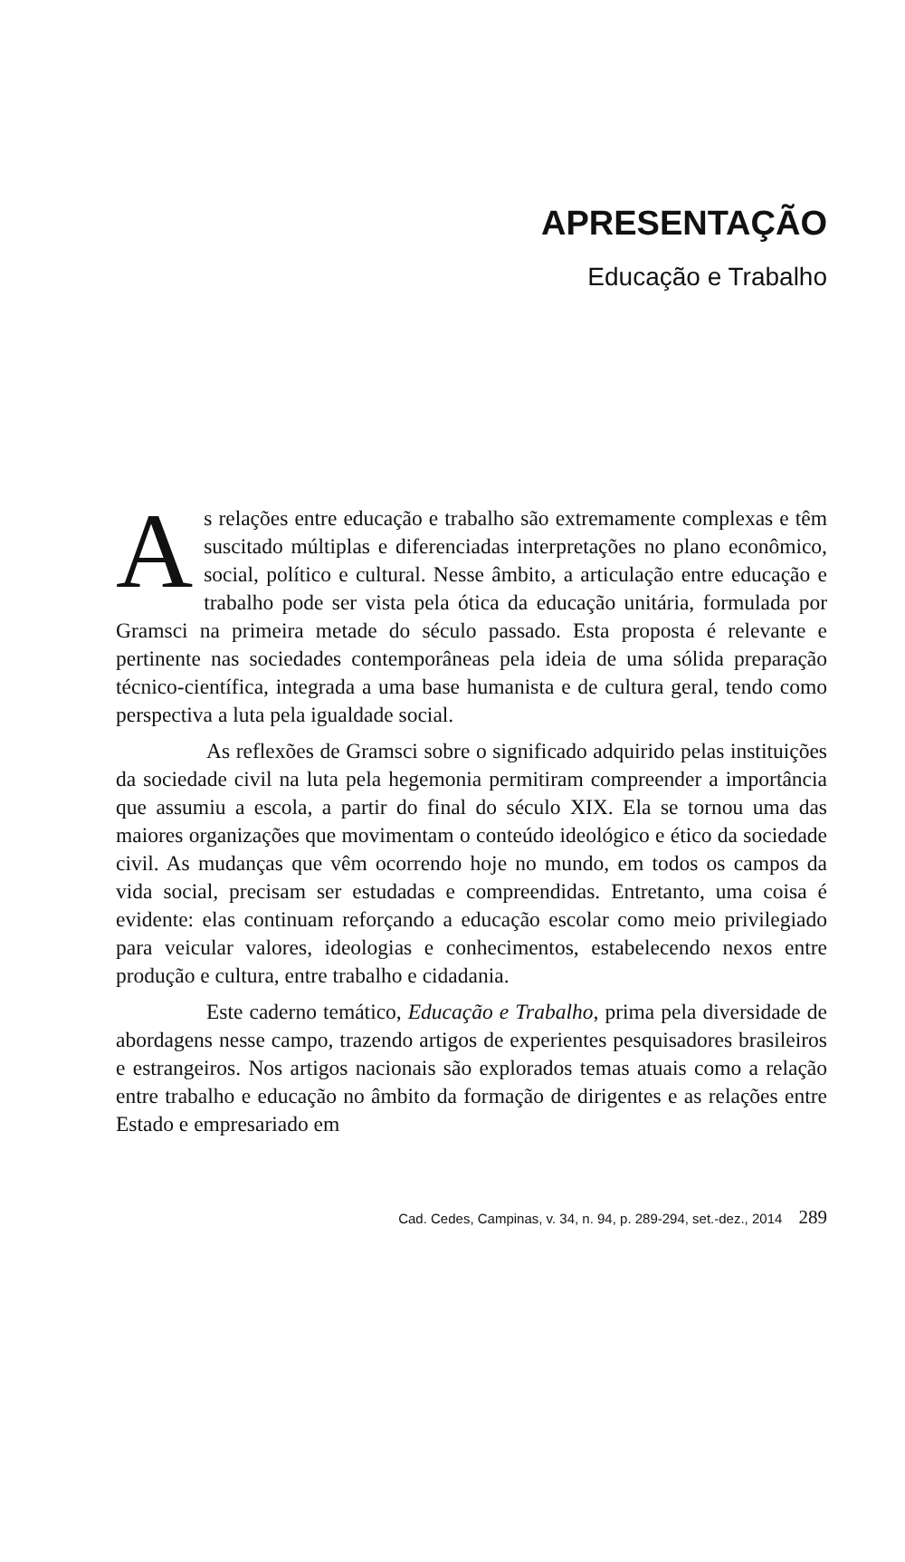APRESENTAÇÃO
Educação e Trabalho
As relações entre educação e trabalho são extremamente complexas e têm suscitado múltiplas e diferenciadas interpretações no plano econômico, social, político e cultural. Nesse âmbito, a articulação entre educação e trabalho pode ser vista pela ótica da educação unitária, formulada por Gramsci na primeira metade do século passado. Esta proposta é relevante e pertinente nas sociedades contemporâneas pela ideia de uma sólida preparação técnico-científica, integrada a uma base humanista e de cultura geral, tendo como perspectiva a luta pela igualdade social.
As reflexões de Gramsci sobre o significado adquirido pelas instituições da sociedade civil na luta pela hegemonia permitiram compreender a importância que assumiu a escola, a partir do final do século XIX. Ela se tornou uma das maiores organizações que movimentam o conteúdo ideológico e ético da sociedade civil. As mudanças que vêm ocorrendo hoje no mundo, em todos os campos da vida social, precisam ser estudadas e compreendidas. Entretanto, uma coisa é evidente: elas continuam reforçando a educação escolar como meio privilegiado para veicular valores, ideologias e conhecimentos, estabelecendo nexos entre produção e cultura, entre trabalho e cidadania.
Este caderno temático, Educação e Trabalho, prima pela diversidade de abordagens nesse campo, trazendo artigos de experientes pesquisadores brasileiros e estrangeiros. Nos artigos nacionais são explorados temas atuais como a relação entre trabalho e educação no âmbito da formação de dirigentes e as relações entre Estado e empresariado em
Cad. Cedes, Campinas, v. 34, n. 94, p. 289-294, set.-dez., 2014 289